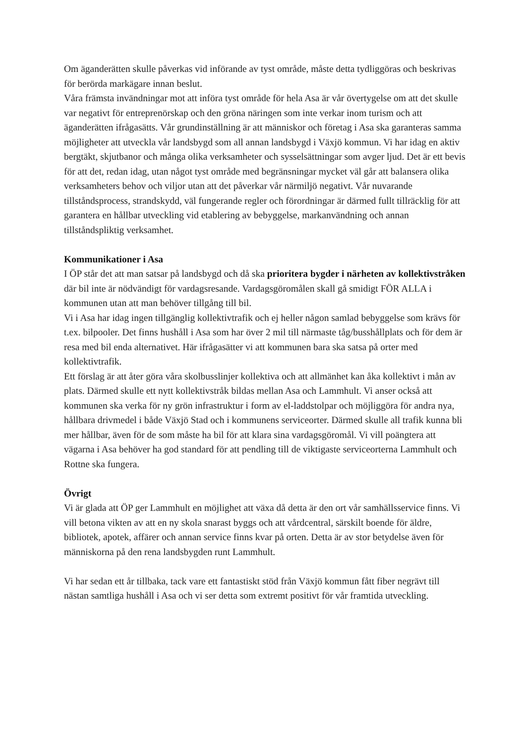Om äganderätten skulle påverkas vid införande av tyst område, måste detta tydliggöras och beskrivas för berörda markägare innan beslut.
Våra främsta invändningar mot att införa tyst område för hela Asa är vår övertygelse om att det skulle var negativt för entreprenörskap och den gröna näringen som inte verkar inom turism och att äganderätten ifrågasätts. Vår grundinställning är att människor och företag i Asa ska garanteras samma möjligheter att utveckla vår landsbygd som all annan landsbygd i Växjö kommun. Vi har idag en aktiv bergtäkt, skjutbanor och många olika verksamheter och sysselsättningar som avger ljud. Det är ett bevis för att det, redan idag, utan något tyst område med begränsningar mycket väl går att balansera olika verksamheters behov och viljor utan att det påverkar vår närmiljö negativt. Vår nuvarande tillståndsprocess, strandskydd, väl fungerande regler och förordningar är därmed fullt tillräcklig för att garantera en hållbar utveckling vid etablering av bebyggelse, markanvändning och annan tillståndspliktig verksamhet.
Kommunikationer i Asa
I ÖP står det att man satsar på landsbygd och då ska prioritera bygder i närheten av kollektivstråken där bil inte är nödvändigt för vardagsresande. Vardagsgöromålen skall gå smidigt FÖR ALLA i kommunen utan att man behöver tillgång till bil.
Vi i Asa har idag ingen tillgänglig kollektivtrafik och ej heller någon samlad bebyggelse som krävs för t.ex. bilpooler. Det finns hushåll i Asa som har över 2 mil till närmaste tåg/busshållplats och för dem är resa med bil enda alternativet. Här ifrågasätter vi att kommunen bara ska satsa på orter med kollektivtrafik.
Ett förslag är att åter göra våra skolbusslinjer kollektiva och att allmänhet kan åka kollektivt i mån av plats. Därmed skulle ett nytt kollektivstråk bildas mellan Asa och Lammhult. Vi anser också att kommunen ska verka för ny grön infrastruktur i form av el-laddstolpar och möjliggöra för andra nya, hållbara drivmedel i både Växjö Stad och i kommunens serviceorter. Därmed skulle all trafik kunna bli mer hållbar, även för de som måste ha bil för att klara sina vardagsgöromål. Vi vill poängtera att vägarna i Asa behöver ha god standard för att pendling till de viktigaste serviceorterna Lammhult och Rottne ska fungera.
Övrigt
Vi är glada att ÖP ger Lammhult en möjlighet att växa då detta är den ort vår samhällsservice finns. Vi vill betona vikten av att en ny skola snarast byggs och att vårdcentral, särskilt boende för äldre, bibliotek, apotek, affärer och annan service finns kvar på orten. Detta är av stor betydelse även för människorna på den rena landsbygden runt Lammhult.
Vi har sedan ett år tillbaka, tack vare ett fantastiskt stöd från Växjö kommun fått fiber negrävt till nästan samtliga hushåll i Asa och vi ser detta som extremt positivt för vår framtida utveckling.